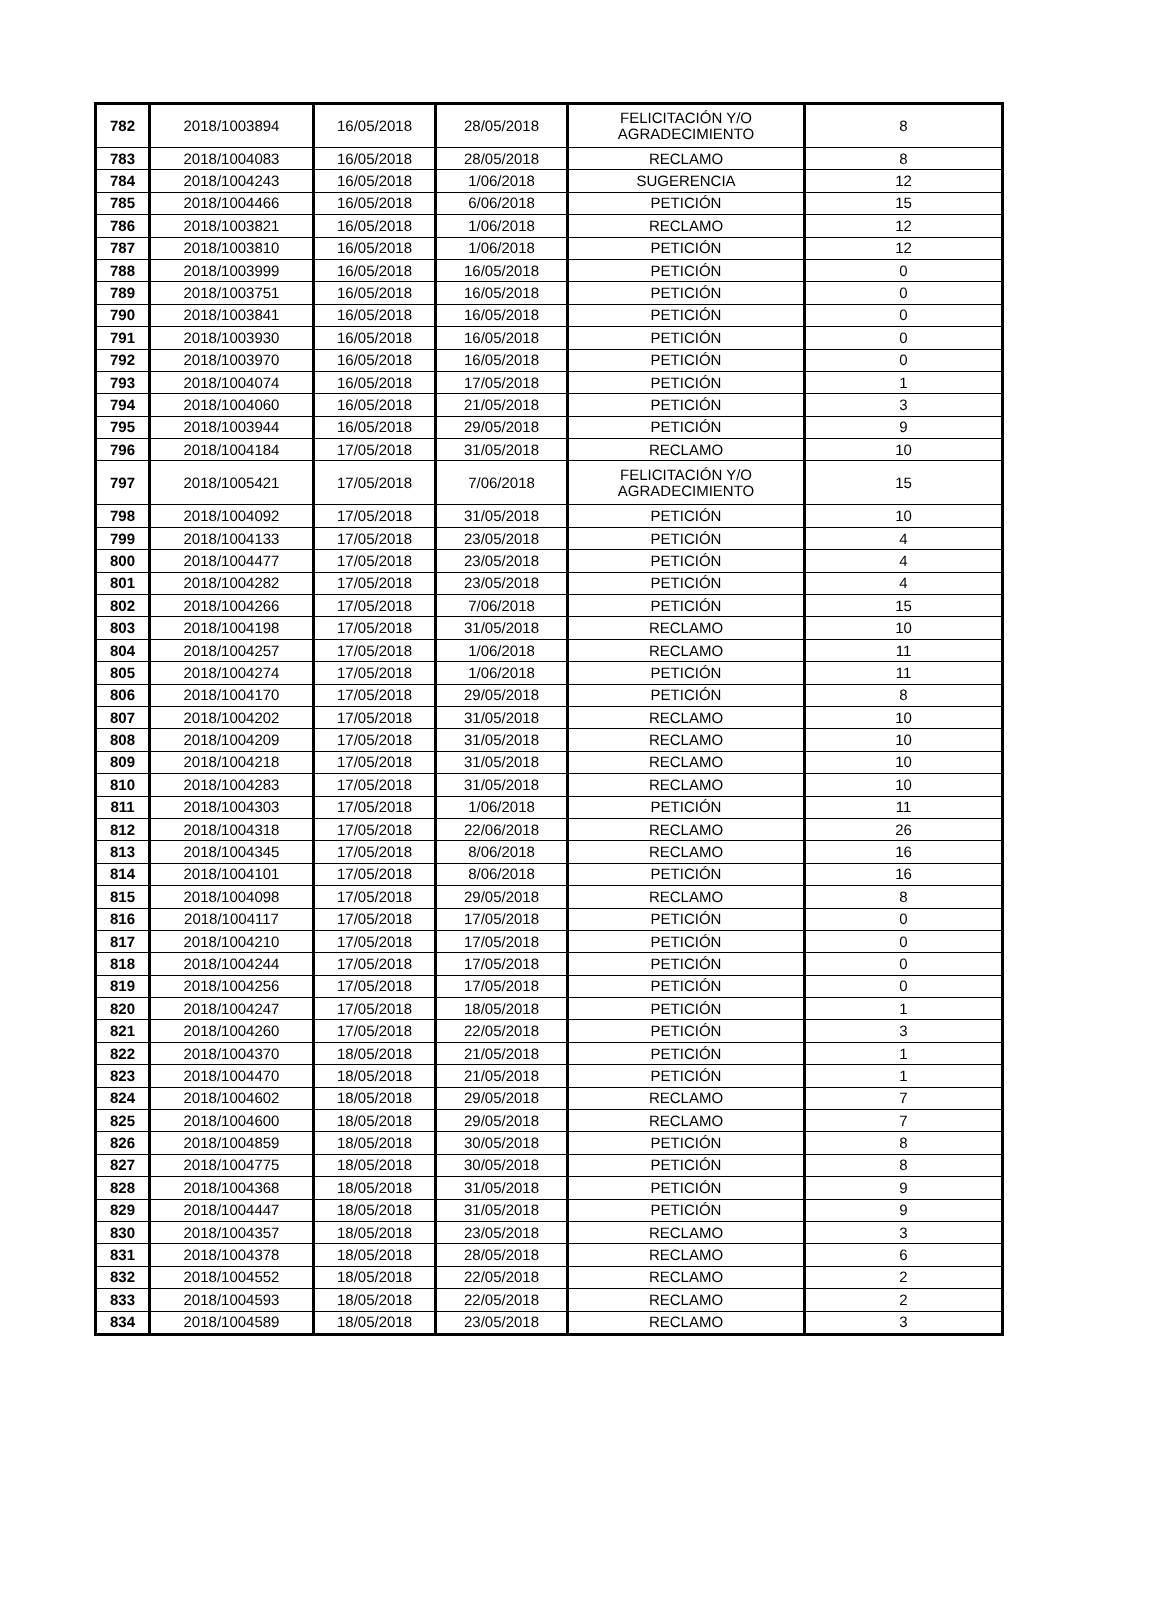| 782 | 2018/1003894 | 16/05/2018 | 28/05/2018 | FELICITACIÓN Y/O AGRADECIMIENTO | 8 |
| 783 | 2018/1004083 | 16/05/2018 | 28/05/2018 | RECLAMO | 8 |
| 784 | 2018/1004243 | 16/05/2018 | 1/06/2018 | SUGERENCIA | 12 |
| 785 | 2018/1004466 | 16/05/2018 | 6/06/2018 | PETICIÓN | 15 |
| 786 | 2018/1003821 | 16/05/2018 | 1/06/2018 | RECLAMO | 12 |
| 787 | 2018/1003810 | 16/05/2018 | 1/06/2018 | PETICIÓN | 12 |
| 788 | 2018/1003999 | 16/05/2018 | 16/05/2018 | PETICIÓN | 0 |
| 789 | 2018/1003751 | 16/05/2018 | 16/05/2018 | PETICIÓN | 0 |
| 790 | 2018/1003841 | 16/05/2018 | 16/05/2018 | PETICIÓN | 0 |
| 791 | 2018/1003930 | 16/05/2018 | 16/05/2018 | PETICIÓN | 0 |
| 792 | 2018/1003970 | 16/05/2018 | 16/05/2018 | PETICIÓN | 0 |
| 793 | 2018/1004074 | 16/05/2018 | 17/05/2018 | PETICIÓN | 1 |
| 794 | 2018/1004060 | 16/05/2018 | 21/05/2018 | PETICIÓN | 3 |
| 795 | 2018/1003944 | 16/05/2018 | 29/05/2018 | PETICIÓN | 9 |
| 796 | 2018/1004184 | 17/05/2018 | 31/05/2018 | RECLAMO | 10 |
| 797 | 2018/1005421 | 17/05/2018 | 7/06/2018 | FELICITACIÓN Y/O AGRADECIMIENTO | 15 |
| 798 | 2018/1004092 | 17/05/2018 | 31/05/2018 | PETICIÓN | 10 |
| 799 | 2018/1004133 | 17/05/2018 | 23/05/2018 | PETICIÓN | 4 |
| 800 | 2018/1004477 | 17/05/2018 | 23/05/2018 | PETICIÓN | 4 |
| 801 | 2018/1004282 | 17/05/2018 | 23/05/2018 | PETICIÓN | 4 |
| 802 | 2018/1004266 | 17/05/2018 | 7/06/2018 | PETICIÓN | 15 |
| 803 | 2018/1004198 | 17/05/2018 | 31/05/2018 | RECLAMO | 10 |
| 804 | 2018/1004257 | 17/05/2018 | 1/06/2018 | RECLAMO | 11 |
| 805 | 2018/1004274 | 17/05/2018 | 1/06/2018 | PETICIÓN | 11 |
| 806 | 2018/1004170 | 17/05/2018 | 29/05/2018 | PETICIÓN | 8 |
| 807 | 2018/1004202 | 17/05/2018 | 31/05/2018 | RECLAMO | 10 |
| 808 | 2018/1004209 | 17/05/2018 | 31/05/2018 | RECLAMO | 10 |
| 809 | 2018/1004218 | 17/05/2018 | 31/05/2018 | RECLAMO | 10 |
| 810 | 2018/1004283 | 17/05/2018 | 31/05/2018 | RECLAMO | 10 |
| 811 | 2018/1004303 | 17/05/2018 | 1/06/2018 | PETICIÓN | 11 |
| 812 | 2018/1004318 | 17/05/2018 | 22/06/2018 | RECLAMO | 26 |
| 813 | 2018/1004345 | 17/05/2018 | 8/06/2018 | RECLAMO | 16 |
| 814 | 2018/1004101 | 17/05/2018 | 8/06/2018 | PETICIÓN | 16 |
| 815 | 2018/1004098 | 17/05/2018 | 29/05/2018 | RECLAMO | 8 |
| 816 | 2018/1004117 | 17/05/2018 | 17/05/2018 | PETICIÓN | 0 |
| 817 | 2018/1004210 | 17/05/2018 | 17/05/2018 | PETICIÓN | 0 |
| 818 | 2018/1004244 | 17/05/2018 | 17/05/2018 | PETICIÓN | 0 |
| 819 | 2018/1004256 | 17/05/2018 | 17/05/2018 | PETICIÓN | 0 |
| 820 | 2018/1004247 | 17/05/2018 | 18/05/2018 | PETICIÓN | 1 |
| 821 | 2018/1004260 | 17/05/2018 | 22/05/2018 | PETICIÓN | 3 |
| 822 | 2018/1004370 | 18/05/2018 | 21/05/2018 | PETICIÓN | 1 |
| 823 | 2018/1004470 | 18/05/2018 | 21/05/2018 | PETICIÓN | 1 |
| 824 | 2018/1004602 | 18/05/2018 | 29/05/2018 | RECLAMO | 7 |
| 825 | 2018/1004600 | 18/05/2018 | 29/05/2018 | RECLAMO | 7 |
| 826 | 2018/1004859 | 18/05/2018 | 30/05/2018 | PETICIÓN | 8 |
| 827 | 2018/1004775 | 18/05/2018 | 30/05/2018 | PETICIÓN | 8 |
| 828 | 2018/1004368 | 18/05/2018 | 31/05/2018 | PETICIÓN | 9 |
| 829 | 2018/1004447 | 18/05/2018 | 31/05/2018 | PETICIÓN | 9 |
| 830 | 2018/1004357 | 18/05/2018 | 23/05/2018 | RECLAMO | 3 |
| 831 | 2018/1004378 | 18/05/2018 | 28/05/2018 | RECLAMO | 6 |
| 832 | 2018/1004552 | 18/05/2018 | 22/05/2018 | RECLAMO | 2 |
| 833 | 2018/1004593 | 18/05/2018 | 22/05/2018 | RECLAMO | 2 |
| 834 | 2018/1004589 | 18/05/2018 | 23/05/2018 | RECLAMO | 3 |